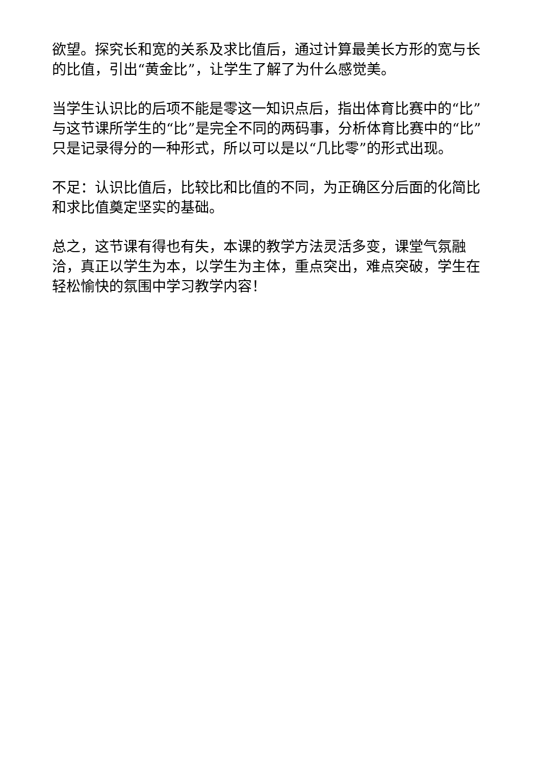欲望。探究长和宽的关系及求比值后，通过计算最美长方形的宽与长的比值，引出“黄金比”，让学生了解了为什么感觉美。
当学生认识比的后项不能是零这一知识点后，指出体育比赛中的“比”与这节课所学生的“比”是完全不同的两码事，分析体育比赛中的“比”只是记录得分的一种形式，所以可以是以“几比零”的形式出现。
不足：认识比值后，比较比和比值的不同，为正确区分后面的化简比和求比值奠定坚实的基础。
总之，这节课有得也有失，本课的教学方法灵活多变，课堂气氛融洽，真正以学生为本，以学生为主体，重点突出，难点突破，学生在轻松愉快的氛围中学习教学内容！